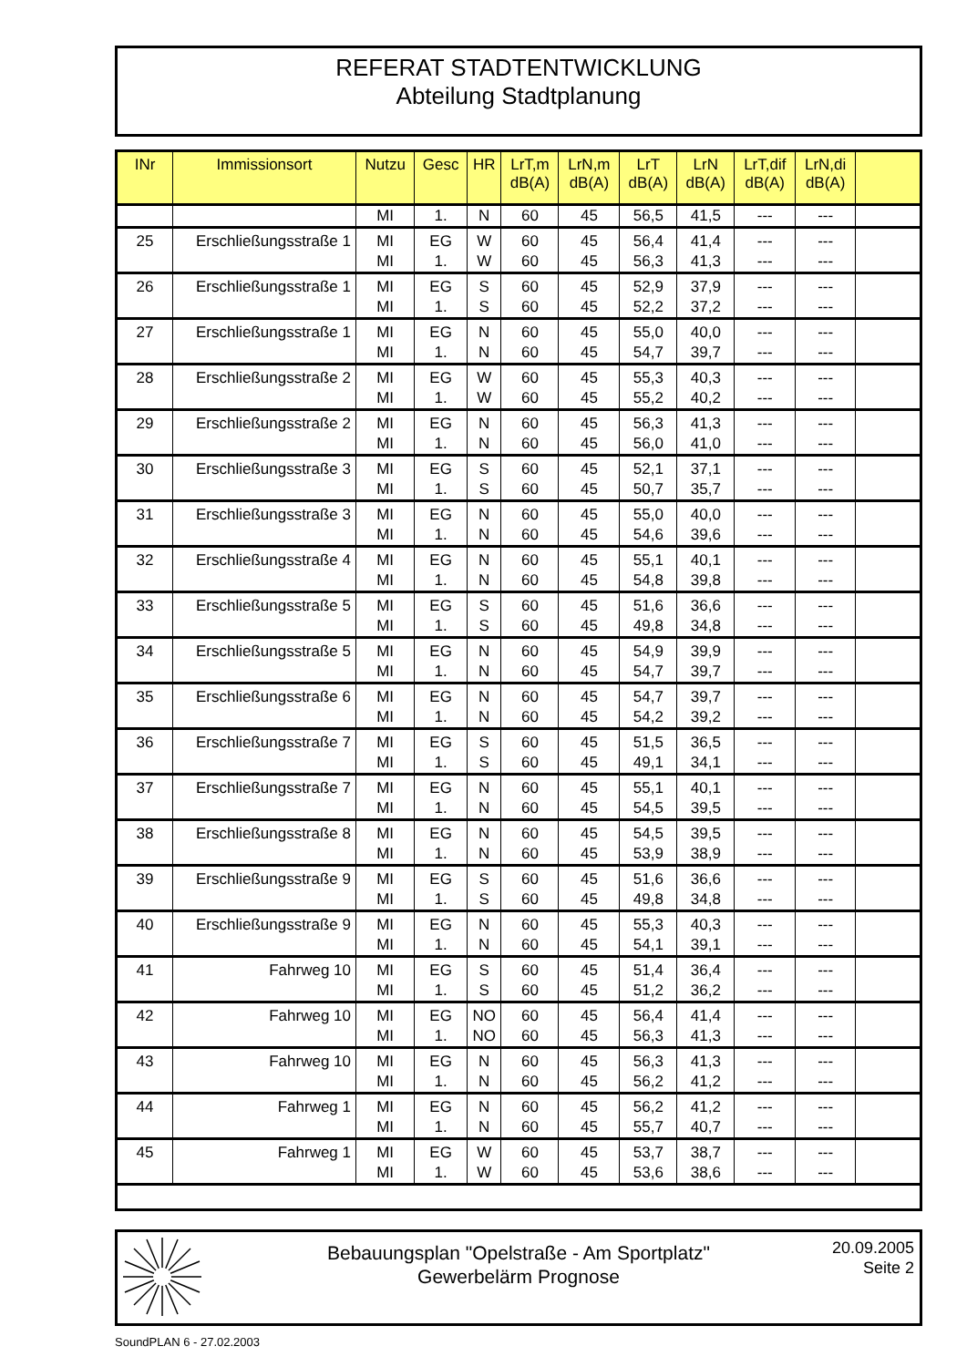REFERAT STADTENTWICKLUNG
Abteilung Stadtplanung
| INr | Immissionsort | Nutzu | Gesc | HR | LrT,m dB(A) | LrN,m dB(A) | LrT dB(A) | LrN dB(A) | LrT,dif dB(A) | LrN,di dB(A) | |
| --- | --- | --- | --- | --- | --- | --- | --- | --- | --- | --- | --- |
| | | MI | 1. | N | 60 | 45 | 56,5 | 41,5 | --- | --- | |
| 25 | Erschließungsstraße 1 | MI | EG | W | 60 | 45 | 56,4 | 41,4 | --- | --- | |
| | | MI | 1. | W | 60 | 45 | 56,3 | 41,3 | --- | --- | |
| 26 | Erschließungsstraße 1 | MI | EG | S | 60 | 45 | 52,9 | 37,9 | --- | --- | |
| | | MI | 1. | S | 60 | 45 | 52,2 | 37,2 | --- | --- | |
| 27 | Erschließungsstraße 1 | MI | EG | N | 60 | 45 | 55,0 | 40,0 | --- | --- | |
| | | MI | 1. | N | 60 | 45 | 54,7 | 39,7 | --- | --- | |
| 28 | Erschließungsstraße 2 | MI | EG | W | 60 | 45 | 55,3 | 40,3 | --- | --- | |
| | | MI | 1. | W | 60 | 45 | 55,2 | 40,2 | --- | --- | |
| 29 | Erschließungsstraße 2 | MI | EG | N | 60 | 45 | 56,3 | 41,3 | --- | --- | |
| | | MI | 1. | N | 60 | 45 | 56,0 | 41,0 | --- | --- | |
| 30 | Erschließungsstraße 3 | MI | EG | S | 60 | 45 | 52,1 | 37,1 | --- | --- | |
| | | MI | 1. | S | 60 | 45 | 50,7 | 35,7 | --- | --- | |
| 31 | Erschließungsstraße 3 | MI | EG | N | 60 | 45 | 55,0 | 40,0 | --- | --- | |
| | | MI | 1. | N | 60 | 45 | 54,6 | 39,6 | --- | --- | |
| 32 | Erschließungsstraße 4 | MI | EG | N | 60 | 45 | 55,1 | 40,1 | --- | --- | |
| | | MI | 1. | N | 60 | 45 | 54,8 | 39,8 | --- | --- | |
| 33 | Erschließungsstraße 5 | MI | EG | S | 60 | 45 | 51,6 | 36,6 | --- | --- | |
| | | MI | 1. | S | 60 | 45 | 49,8 | 34,8 | --- | --- | |
| 34 | Erschließungsstraße 5 | MI | EG | N | 60 | 45 | 54,9 | 39,9 | --- | --- | |
| | | MI | 1. | N | 60 | 45 | 54,7 | 39,7 | --- | --- | |
| 35 | Erschließungsstraße 6 | MI | EG | N | 60 | 45 | 54,7 | 39,7 | --- | --- | |
| | | MI | 1. | N | 60 | 45 | 54,2 | 39,2 | --- | --- | |
| 36 | Erschließungsstraße 7 | MI | EG | S | 60 | 45 | 51,5 | 36,5 | --- | --- | |
| | | MI | 1. | S | 60 | 45 | 49,1 | 34,1 | --- | --- | |
| 37 | Erschließungsstraße 7 | MI | EG | N | 60 | 45 | 55,1 | 40,1 | --- | --- | |
| | | MI | 1. | N | 60 | 45 | 54,5 | 39,5 | --- | --- | |
| 38 | Erschließungsstraße 8 | MI | EG | N | 60 | 45 | 54,5 | 39,5 | --- | --- | |
| | | MI | 1. | N | 60 | 45 | 53,9 | 38,9 | --- | --- | |
| 39 | Erschließungsstraße 9 | MI | EG | S | 60 | 45 | 51,6 | 36,6 | --- | --- | |
| | | MI | 1. | S | 60 | 45 | 49,8 | 34,8 | --- | --- | |
| 40 | Erschließungsstraße 9 | MI | EG | N | 60 | 45 | 55,3 | 40,3 | --- | --- | |
| | | MI | 1. | N | 60 | 45 | 54,1 | 39,1 | --- | --- | |
| 41 | Fahrweg 10 | MI | EG | S | 60 | 45 | 51,4 | 36,4 | --- | --- | |
| | | MI | 1. | S | 60 | 45 | 51,2 | 36,2 | --- | --- | |
| 42 | Fahrweg 10 | MI | EG | NO | 60 | 45 | 56,4 | 41,4 | --- | --- | |
| | | MI | 1. | NO | 60 | 45 | 56,3 | 41,3 | --- | --- | |
| 43 | Fahrweg 10 | MI | EG | N | 60 | 45 | 56,3 | 41,3 | --- | --- | |
| | | MI | 1. | N | 60 | 45 | 56,2 | 41,2 | --- | --- | |
| 44 | Fahrweg 1 | MI | EG | N | 60 | 45 | 56,2 | 41,2 | --- | --- | |
| | | MI | 1. | N | 60 | 45 | 55,7 | 40,7 | --- | --- | |
| 45 | Fahrweg 1 | MI | EG | W | 60 | 45 | 53,7 | 38,7 | --- | --- | |
| | | MI | 1. | W | 60 | 45 | 53,6 | 38,6 | --- | --- | |
Bebauungsplan "Opelstraße - Am Sportplatz"
Gewerbelärm Prognose
20.09.2005
Seite 2
SoundPLAN 6 - 27.02.2003